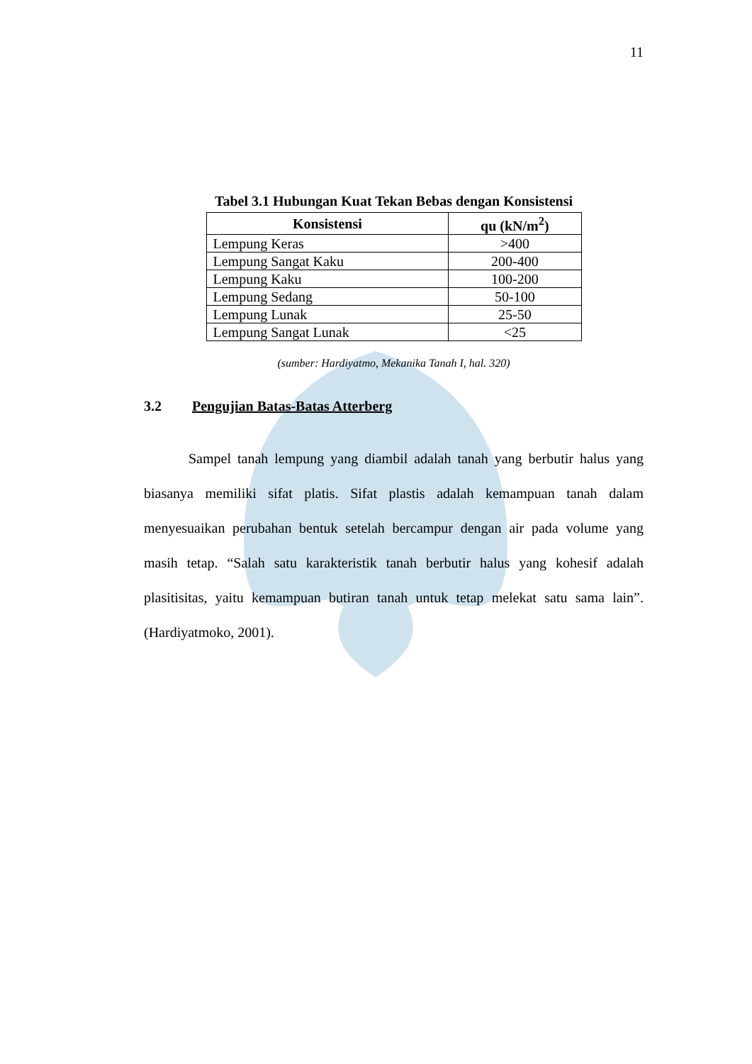11
Tabel 3.1 Hubungan Kuat Tekan Bebas dengan Konsistensi
| Konsistensi | qu (kN/m<sup>2</sup>) |
| --- | --- |
| Lempung Keras | >400 |
| Lempung Sangat Kaku | 200-400 |
| Lempung Kaku | 100-200 |
| Lempung Sedang | 50-100 |
| Lempung Lunak | 25-50 |
| Lempung Sangat Lunak | <25 |
(sumber: Hardiyatmo, Mekanika Tanah I, hal. 320)
3.2 Pengujian Batas-Batas Atterberg
Sampel tanah lempung yang diambil adalah tanah yang berbutir halus yang biasanya memiliki sifat platis. Sifat plastis adalah kemampuan tanah dalam menyesuaikan perubahan bentuk setelah bercampur dengan air pada volume yang masih tetap. “Salah satu karakteristik tanah berbutir halus yang kohesif adalah plasitisitas, yaitu kemampuan butiran tanah untuk tetap melekat satu sama lain”. (Hardiyatmoko, 2001).